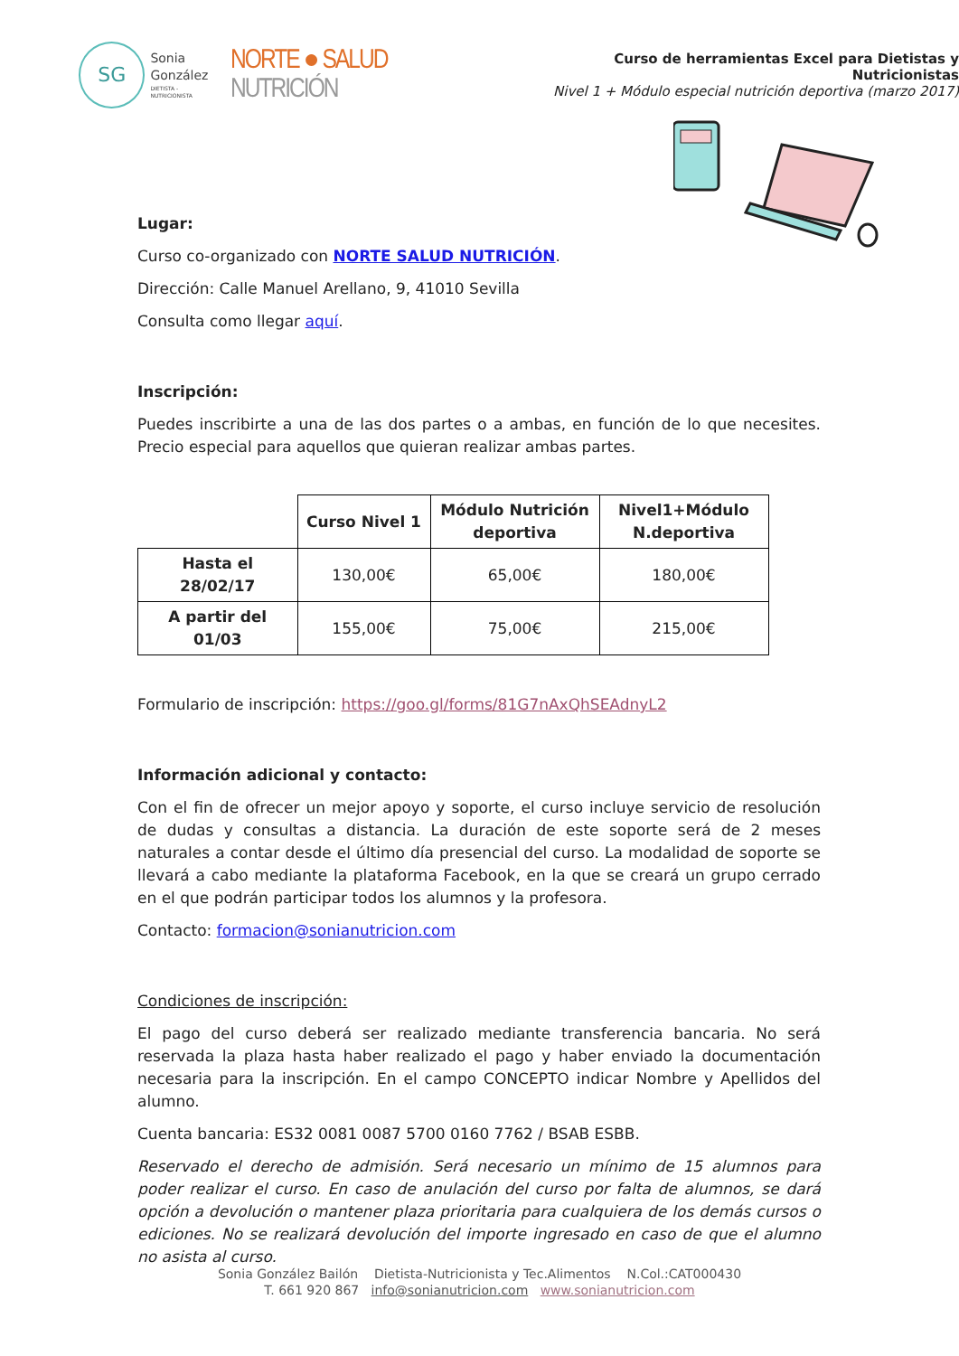SG
Sonia
González
DIETISTA - NUTRICIONISTA
NORTE ● SALUD NUTRICIÓN
Curso de herramientas Excel para Dietistas y Nutricionistas
Nivel 1 + Módulo especial nutrición deportiva (marzo 2017)
Lugar:
Curso co-organizado con NORTE SALUD NUTRICIÓN.
Dirección: Calle Manuel Arellano, 9, 41010 Sevilla
Consulta como llegar aquí.
Inscripción:
Puedes inscribirte a una de las dos partes o a ambas, en función de lo que necesites. Precio especial para aquellos que quieran realizar ambas partes.
| | Curso Nivel 1 | Módulo Nutrición deportiva | Nivel1+Módulo N.deportiva |
| --- | --- | --- | --- |
| Hasta el 28/02/17 | 130,00€ | 65,00€ | 180,00€ |
| A partir del 01/03 | 155,00€ | 75,00€ | 215,00€ |
Formulario de inscripción: https://goo.gl/forms/81G7nAxQhSEAdnyL2
Información adicional y contacto:
Con el fin de ofrecer un mejor apoyo y soporte, el curso incluye servicio de resolución de dudas y consultas a distancia. La duración de este soporte será de 2 meses naturales a contar desde el último día presencial del curso. La modalidad de soporte se llevará a cabo mediante la plataforma Facebook, en la que se creará un grupo cerrado en el que podrán participar todos los alumnos y la profesora.
Contacto: formacion@sonianutricion.com
Condiciones de inscripción:
El pago del curso deberá ser realizado mediante transferencia bancaria. No será reservada la plaza hasta haber realizado el pago y haber enviado la documentación necesaria para la inscripción. En el campo CONCEPTO indicar Nombre y Apellidos del alumno.
Cuenta bancaria: ES32 0081 0087 5700 0160 7762 / BSAB ESBB.
Reservado el derecho de admisión. Será necesario un mínimo de 15 alumnos para poder realizar el curso. En caso de anulación del curso por falta de alumnos, se dará opción a devolución o mantener plaza prioritaria para cualquiera de los demás cursos o ediciones. No se realizará devolución del importe ingresado en caso de que el alumno no asista al curso.
Sonia González Bailón Dietista-Nutricionista y Tec.Alimentos N.Col.:CAT000430
T. 661 920 867 info@sonianutricion.com www.sonianutricion.com